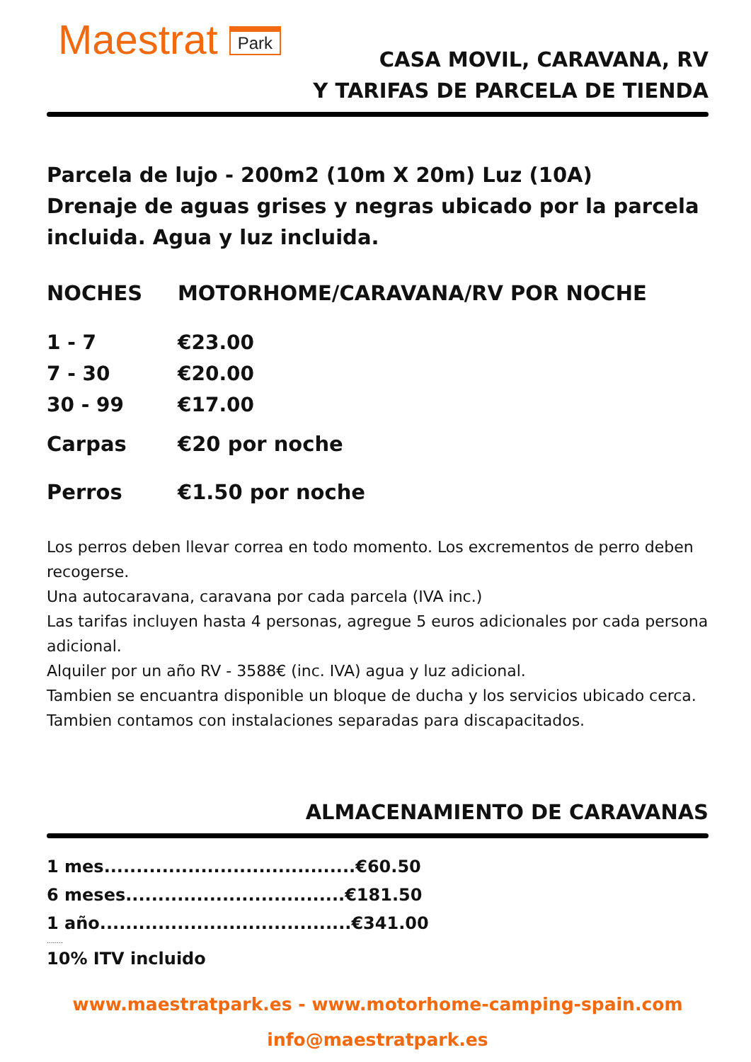Maestrat Park
CASA MOVIL, CARAVANA, RV
Y TARIFAS DE PARCELA DE TIENDA
Parcela de lujo - 200m2 (10m X 20m) Luz (10A)
Drenaje de aguas grises y negras ubicado por la parcela incluida. Agua y luz incluida.
| NOCHES | MOTORHOME/CARAVANA/RV POR NOCHE |
| --- | --- |
| 1 - 7 | €23.00 |
| 7 - 30 | €20.00 |
| 30 - 99 | €17.00 |
| Carpas | €20 por noche |
| Perros | €1.50 por noche |
Los perros deben llevar correa en todo momento. Los excrementos de perro deben recogerse.
Una autocaravana, caravana por cada parcela (IVA inc.)
Las tarifas incluyen hasta 4 personas, agregue 5 euros adicionales por cada persona adicional.
Alquiler por un año RV - 3588€ (inc. IVA) agua y luz adicional.
Tambien se encuantra disponible un bloque de ducha y los servicios ubicado cerca.
Tambien contamos con instalaciones separadas para discapacitados.
ALMACENAMIENTO DE CARAVANAS
1 mes.......................................€60.50
6 meses..................................€181.50
1 año.......................................€341.00
........
10% ITV incluido
www.maestratpark.es - www.motorhome-camping-spain.com
info@maestratpark.es